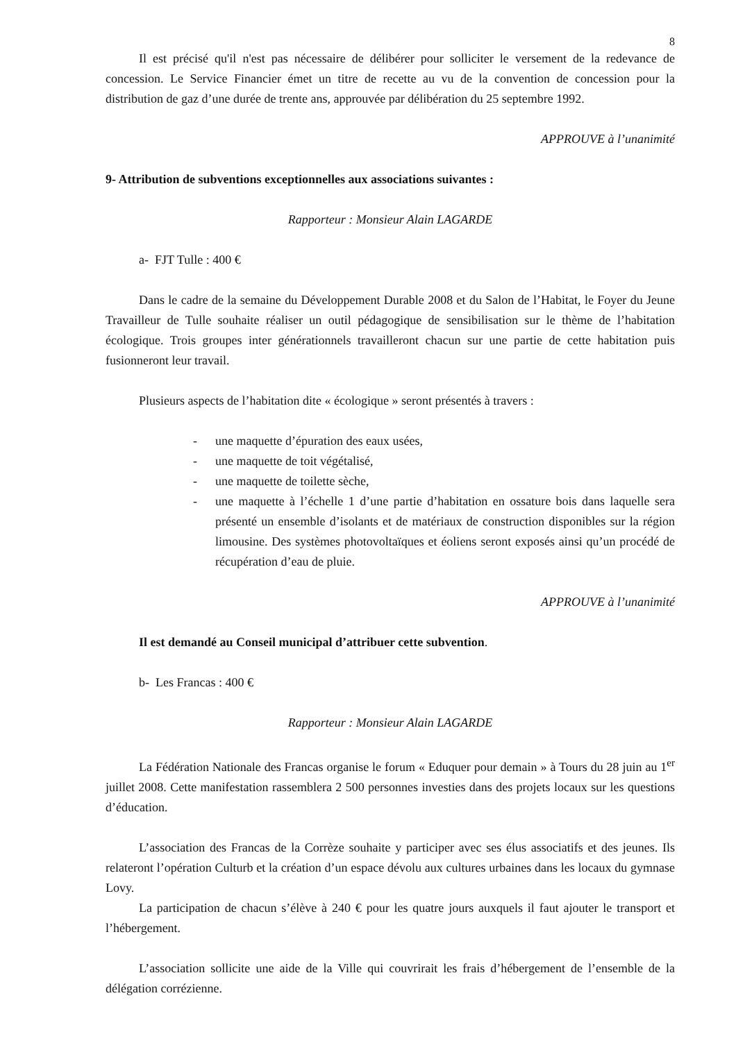8
Il est précisé qu'il n'est pas nécessaire de délibérer pour solliciter le versement de la redevance de concession. Le Service Financier émet un titre de recette au vu de la convention de concession pour la distribution de gaz d’une durée de trente ans, approuvée par délibération du 25 septembre 1992.
APPROUVE à l’unanimité
9- Attribution de subventions exceptionnelles aux associations suivantes :
Rapporteur : Monsieur Alain LAGARDE
a- FJT Tulle : 400 €
Dans le cadre de la semaine du Développement Durable 2008 et du Salon de l’Habitat, le Foyer du Jeune Travailleur de Tulle souhaite réaliser un outil pédagogique de sensibilisation sur le thème de l’habitation écologique. Trois groupes inter générationnels travailleront chacun sur une partie de cette habitation puis fusionneront leur travail.
Plusieurs aspects de l’habitation dite « écologique » seront présentés à travers :
- une maquette d’épuration des eaux usées,
- une maquette de toit végétalisé,
- une maquette de toilette sèche,
- une maquette à l’échelle 1 d’une partie d’habitation en ossature bois dans laquelle sera présenté un ensemble d’isolants et de matériaux de construction disponibles sur la région limousine. Des systèmes photovoltaïques et éoliens seront exposés ainsi qu’un procédé de récupération d’eau de pluie.
APPROUVE à l’unanimité
Il est demandé au Conseil municipal d’attribuer cette subvention.
b- Les Francas : 400 €
Rapporteur : Monsieur Alain LAGARDE
La Fédération Nationale des Francas organise le forum « Eduquer pour demain » à Tours du 28 juin au 1<sup>er</sup> juillet 2008. Cette manifestation rassemblera 2 500 personnes investies dans des projets locaux sur les questions d’éducation.
L’association des Francas de la Corrèze souhaite y participer avec ses élus associatifs et des jeunes. Ils relateront l’opération Culturb et la création d’un espace dévolu aux cultures urbaines dans les locaux du gymnase Lovy.
La participation de chacun s’élève à 240 € pour les quatre jours auxquels il faut ajouter le transport et l’hébergement.
L’association sollicite une aide de la Ville qui couvrirait les frais d’hébergement de l’ensemble de la délégation corrézienne.